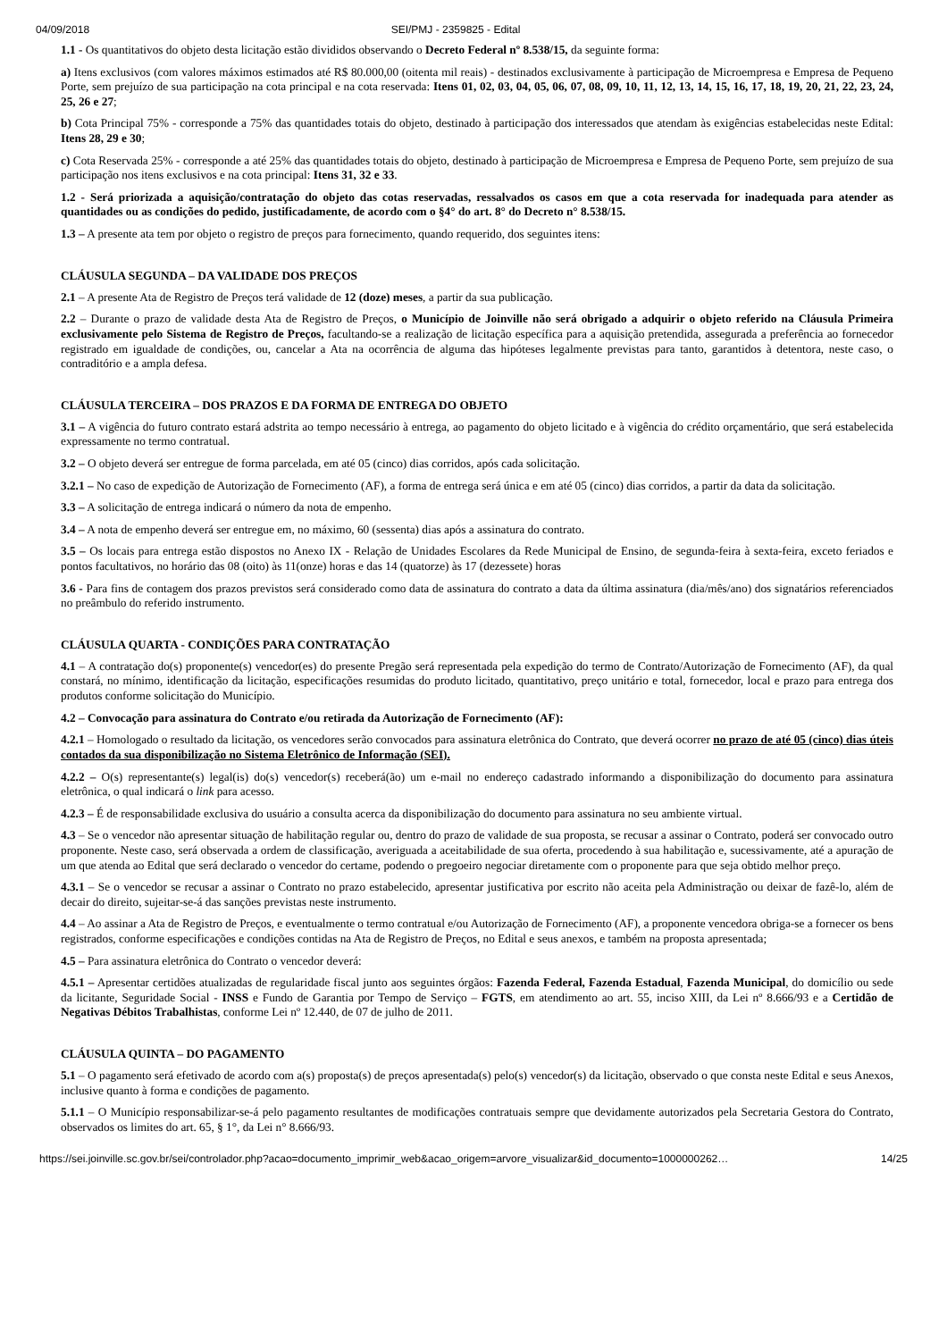04/09/2018 SEI/PMJ - 2359825 - Edital
1.1 - Os quantitativos do objeto desta licitação estão divididos observando o Decreto Federal nº 8.538/15, da seguinte forma:
a) Itens exclusivos (com valores máximos estimados até R$ 80.000,00 (oitenta mil reais) - destinados exclusivamente à participação de Microempresa e Empresa de Pequeno Porte, sem prejuízo de sua participação na cota principal e na cota reservada: Itens 01, 02, 03, 04, 05, 06, 07, 08, 09, 10, 11, 12, 13, 14, 15, 16, 17, 18, 19, 20, 21, 22, 23, 24, 25, 26 e 27;
b) Cota Principal 75% - corresponde a 75% das quantidades totais do objeto, destinado à participação dos interessados que atendam às exigências estabelecidas neste Edital: Itens 28, 29 e 30;
c) Cota Reservada 25% - corresponde a até 25% das quantidades totais do objeto, destinado à participação de Microempresa e Empresa de Pequeno Porte, sem prejuízo de sua participação nos itens exclusivos e na cota principal: Itens 31, 32 e 33.
1.2 - Será priorizada a aquisição/contratação do objeto das cotas reservadas, ressalvados os casos em que a cota reservada for inadequada para atender as quantidades ou as condições do pedido, justificadamente, de acordo com o §4° do art. 8° do Decreto n° 8.538/15.
1.3 – A presente ata tem por objeto o registro de preços para fornecimento, quando requerido, dos seguintes itens:
CLÁUSULA SEGUNDA – DA VALIDADE DOS PREÇOS
2.1 – A presente Ata de Registro de Preços terá validade de 12 (doze) meses, a partir da sua publicação.
2.2 – Durante o prazo de validade desta Ata de Registro de Preços, o Município de Joinville não será obrigado a adquirir o objeto referido na Cláusula Primeira exclusivamente pelo Sistema de Registro de Preços, facultando-se a realização de licitação específica para a aquisição pretendida, assegurada a preferência ao fornecedor registrado em igualdade de condições, ou, cancelar a Ata na ocorrência de alguma das hipóteses legalmente previstas para tanto, garantidos à detentora, neste caso, o contraditório e a ampla defesa.
CLÁUSULA TERCEIRA – DOS PRAZOS E DA FORMA DE ENTREGA DO OBJETO
3.1 – A vigência do futuro contrato estará adstrita ao tempo necessário à entrega, ao pagamento do objeto licitado e à vigência do crédito orçamentário, que será estabelecida expressamente no termo contratual.
3.2 – O objeto deverá ser entregue de forma parcelada, em até 05 (cinco) dias corridos, após cada solicitação.
3.2.1 – No caso de expedição de Autorização de Fornecimento (AF), a forma de entrega será única e em até 05 (cinco) dias corridos, a partir da data da solicitação.
3.3 – A solicitação de entrega indicará o número da nota de empenho.
3.4 – A nota de empenho deverá ser entregue em, no máximo, 60 (sessenta) dias após a assinatura do contrato.
3.5 – Os locais para entrega estão dispostos no Anexo IX - Relação de Unidades Escolares da Rede Municipal de Ensino, de segunda-feira à sexta-feira, exceto feriados e pontos facultativos, no horário das 08 (oito) às 11(onze) horas e das 14 (quatorze) às 17 (dezessete) horas
3.6 - Para fins de contagem dos prazos previstos será considerado como data de assinatura do contrato a data da última assinatura (dia/mês/ano) dos signatários referenciados no preâmbulo do referido instrumento.
CLÁUSULA QUARTA - CONDIÇÕES PARA CONTRATAÇÃO
4.1 – A contratação do(s) proponente(s) vencedor(es) do presente Pregão será representada pela expedição do termo de Contrato/Autorização de Fornecimento (AF), da qual constará, no mínimo, identificação da licitação, especificações resumidas do produto licitado, quantitativo, preço unitário e total, fornecedor, local e prazo para entrega dos produtos conforme solicitação do Município.
4.2 – Convocação para assinatura do Contrato e/ou retirada da Autorização de Fornecimento (AF):
4.2.1 – Homologado o resultado da licitação, os vencedores serão convocados para assinatura eletrônica do Contrato, que deverá ocorrer no prazo de até 05 (cinco) dias úteis contados da sua disponibilização no Sistema Eletrônico de Informação (SEI).
4.2.2 – O(s) representante(s) legal(is) do(s) vencedor(s) receberá(ão) um e-mail no endereço cadastrado informando a disponibilização do documento para assinatura eletrônica, o qual indicará o link para acesso.
4.2.3 – É de responsabilidade exclusiva do usuário a consulta acerca da disponibilização do documento para assinatura no seu ambiente virtual.
4.3 – Se o vencedor não apresentar situação de habilitação regular ou, dentro do prazo de validade de sua proposta, se recusar a assinar o Contrato, poderá ser convocado outro proponente. Neste caso, será observada a ordem de classificação, averiguada a aceitabilidade de sua oferta, procedendo à sua habilitação e, sucessivamente, até a apuração de um que atenda ao Edital que será declarado o vencedor do certame, podendo o pregoeiro negociar diretamente com o proponente para que seja obtido melhor preço.
4.3.1 – Se o vencedor se recusar a assinar o Contrato no prazo estabelecido, apresentar justificativa por escrito não aceita pela Administração ou deixar de fazê-lo, além de decair do direito, sujeitar-se-á das sanções previstas neste instrumento.
4.4 – Ao assinar a Ata de Registro de Preços, e eventualmente o termo contratual e/ou Autorização de Fornecimento (AF), a proponente vencedora obriga-se a fornecer os bens registrados, conforme especificações e condições contidas na Ata de Registro de Preços, no Edital e seus anexos, e também na proposta apresentada;
4.5 – Para assinatura eletrônica do Contrato o vencedor deverá:
4.5.1 – Apresentar certidões atualizadas de regularidade fiscal junto aos seguintes órgãos: Fazenda Federal, Fazenda Estadual, Fazenda Municipal, do domicílio ou sede da licitante, Seguridade Social - INSS e Fundo de Garantia por Tempo de Serviço – FGTS, em atendimento ao art. 55, inciso XIII, da Lei nº 8.666/93 e a Certidão de Negativas Débitos Trabalhistas, conforme Lei nº 12.440, de 07 de julho de 2011.
CLÁUSULA QUINTA – DO PAGAMENTO
5.1 – O pagamento será efetivado de acordo com a(s) proposta(s) de preços apresentada(s) pelo(s) vencedor(s) da licitação, observado o que consta neste Edital e seus Anexos, inclusive quanto à forma e condições de pagamento.
5.1.1 – O Município responsabilizar-se-á pelo pagamento resultantes de modificações contratuais sempre que devidamente autorizados pela Secretaria Gestora do Contrato, observados os limites do art. 65, § 1°, da Lei n° 8.666/93.
https://sei.joinville.sc.gov.br/sei/controlador.php?acao=documento_imprimir_web&acao_origem=arvore_visualizar&id_documento=1000000262… 14/25